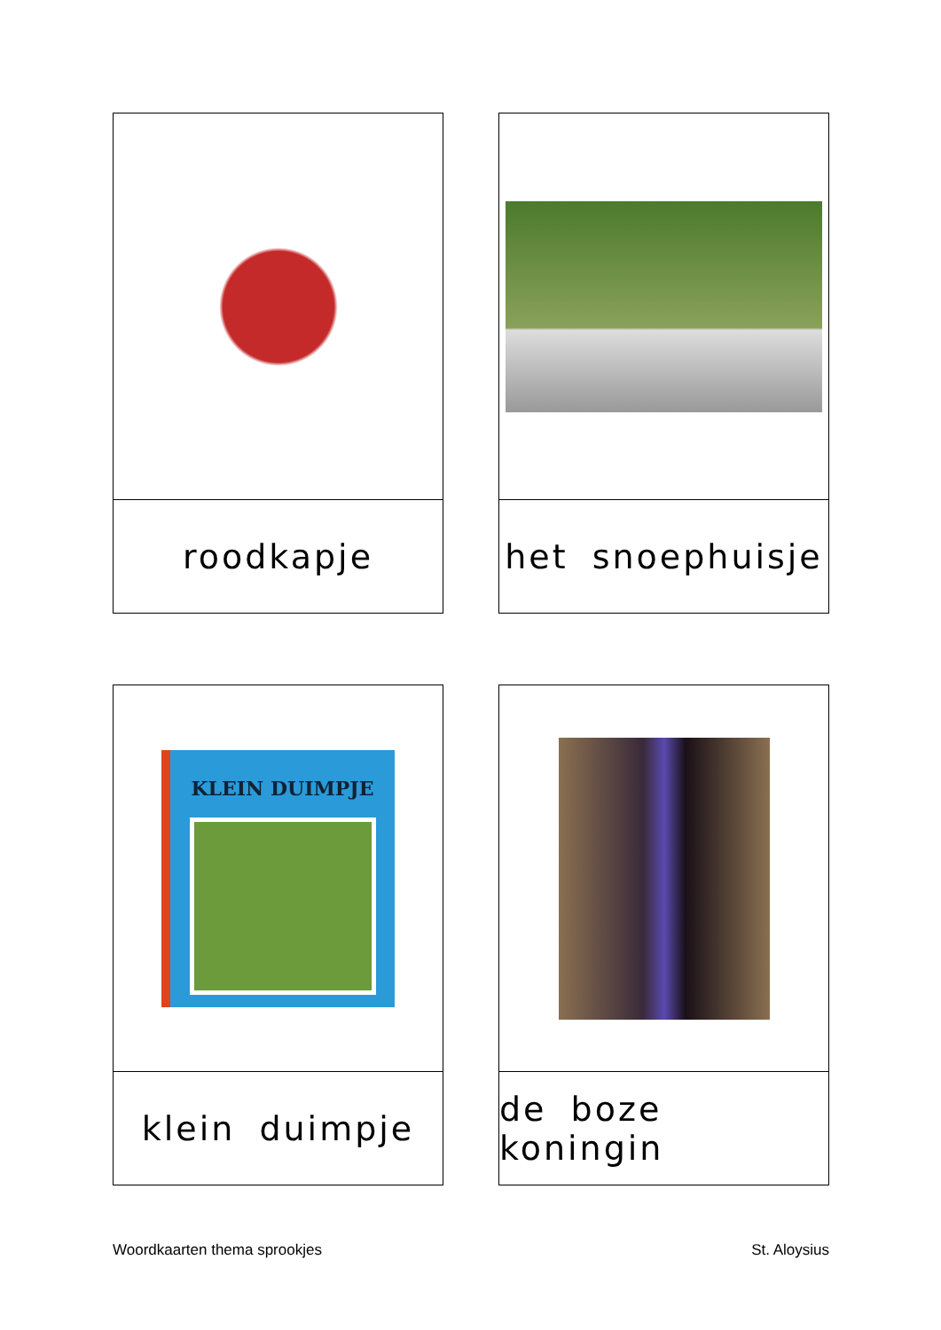roodkapje
het snoephuisje
KLEIN DUIMPJE
klein duimpje
de boze koningin
Woordkaarten thema sprookjes St. Aloysius